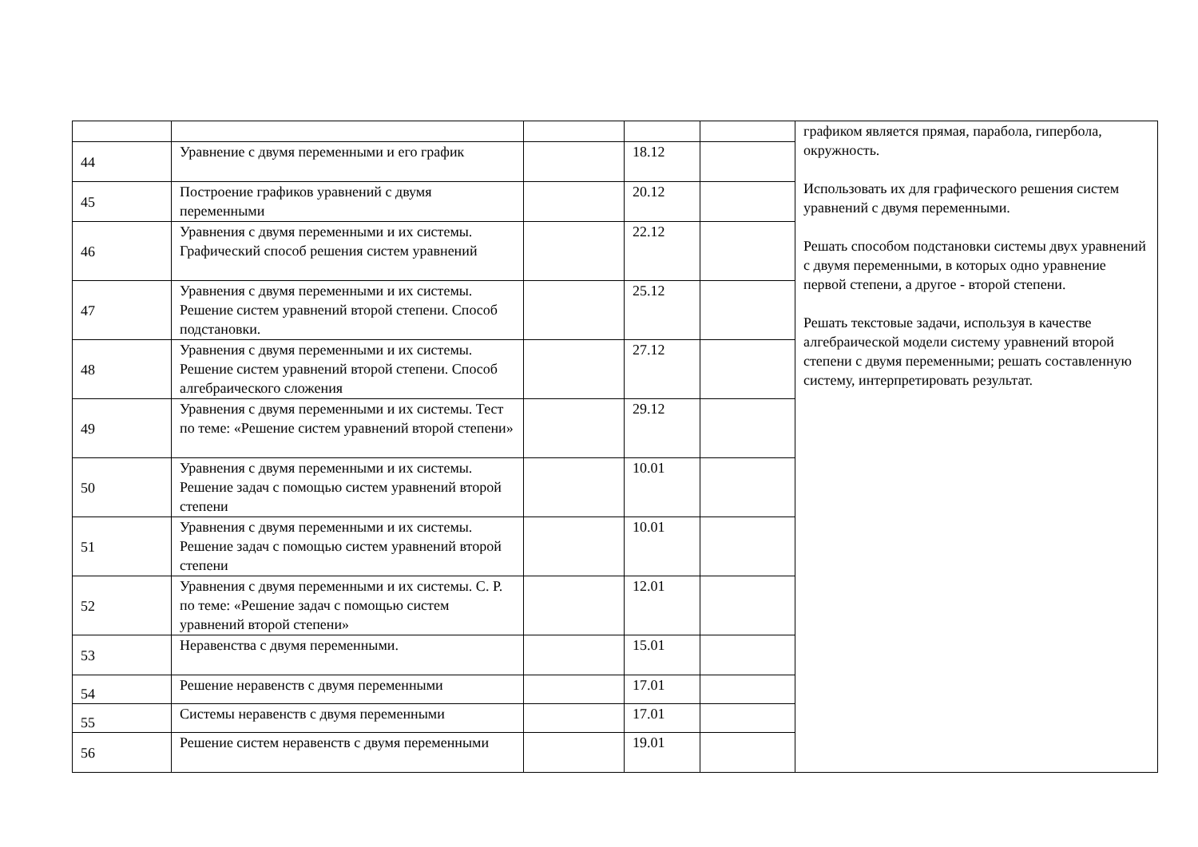| | | | | | графиком является прямая, парабола, гипербола, окружность. Использовать их для графического решения систем уравнений с двумя переменными. Решать способом подстановки системы двух уравнений с двумя переменными, в которых одно уравнение первой степени, а другое - второй степени. Решать текстовые задачи, используя в качестве алгебраической модели систему уравнений второй степени с двумя переменными; решать составленную систему, интерпретировать результат. |
| 44 | Уравнение с двумя переменными и его график | | 18.12 | | |
| 45 | Построение графиков уравнений с двумя переменными | | 20.12 | | |
| 46 | Уравнения с двумя переменными и их системы. Графический способ решения систем уравнений | | 22.12 | | |
| 47 | Уравнения с двумя переменными и их системы. Решение систем уравнений второй степени. Способ подстановки. | | 25.12 | | |
| 48 | Уравнения с двумя переменными и их системы. Решение систем уравнений второй степени. Способ алгебраического сложения | | 27.12 | | |
| 49 | Уравнения с двумя переменными и их системы. Тест по теме: «Решение систем уравнений второй степени» | | 29.12 | | |
| 50 | Уравнения с двумя переменными и их системы. Решение задач с помощью систем уравнений второй степени | | 10.01 | | |
| 51 | Уравнения с двумя переменными и их системы. Решение задач с помощью систем уравнений второй степени | | 10.01 | | |
| 52 | Уравнения с двумя переменными и их системы. С. Р. по теме: «Решение задач с помощью систем уравнений второй степени» | | 12.01 | | |
| 53 | Неравенства с двумя переменными. | | 15.01 | | |
| 54 | Решение неравенств с двумя переменными | | 17.01 | | |
| 55 | Системы неравенств с двумя переменными | | 17.01 | | |
| 56 | Решение систем неравенств с двумя переменными | | 19.01 | | |